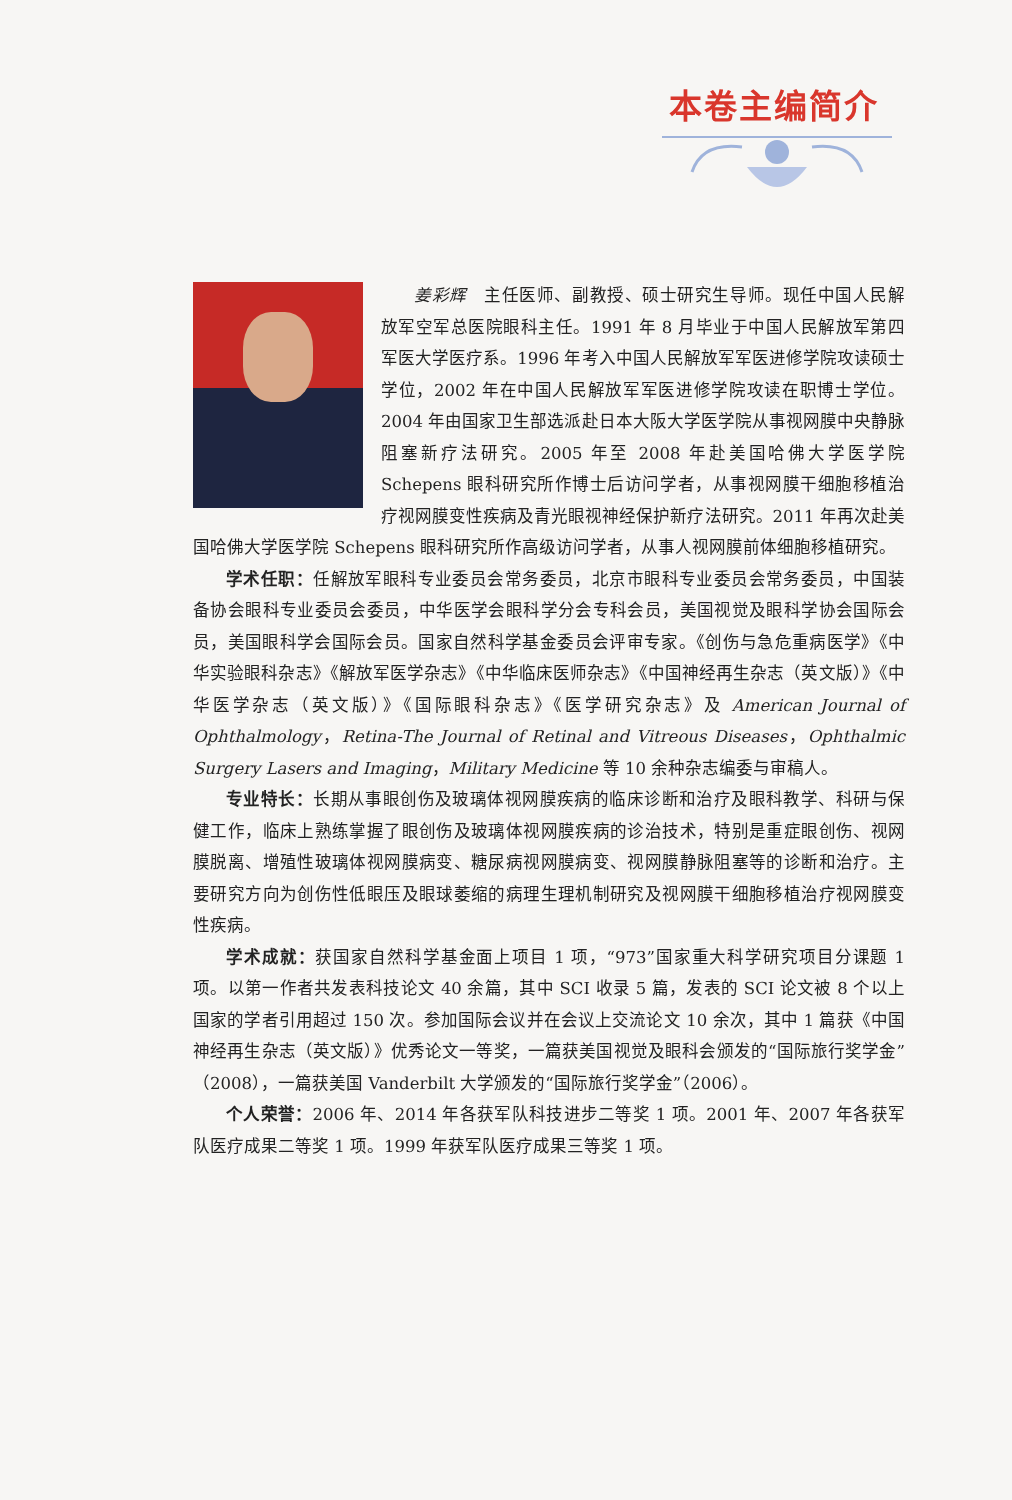本卷主编简介
姜彩辉　主任医师、副教授、硕士研究生导师。现任中国人民解放军空军总医院眼科主任。1991 年 8 月毕业于中国人民解放军第四军医大学医疗系。1996 年考入中国人民解放军军医进修学院攻读硕士学位，2002 年在中国人民解放军军医进修学院攻读在职博士学位。2004 年由国家卫生部选派赴日本大阪大学医学院从事视网膜中央静脉阻塞新疗法研究。2005 年至 2008 年赴美国哈佛大学医学院 Schepens 眼科研究所作博士后访问学者，从事视网膜干细胞移植治疗视网膜变性疾病及青光眼视神经保护新疗法研究。2011 年再次赴美国哈佛大学医学院 Schepens 眼科研究所作高级访问学者，从事人视网膜前体细胞移植研究。
学术任职：任解放军眼科专业委员会常务委员，北京市眼科专业委员会常务委员，中国装备协会眼科专业委员会委员，中华医学会眼科学分会专科会员，美国视觉及眼科学协会国际会员，美国眼科学会国际会员。国家自然科学基金委员会评审专家。《创伤与急危重病医学》《中华实验眼科杂志》《解放军医学杂志》《中华临床医师杂志》《中国神经再生杂志（英文版）》《中华医学杂志（英文版）》《国际眼科杂志》《医学研究杂志》及 American Journal of Ophthalmology，Retina-The Journal of Retinal and Vitreous Diseases，Ophthalmic Surgery Lasers and Imaging，Military Medicine 等 10 余种杂志编委与审稿人。
专业特长：长期从事眼创伤及玻璃体视网膜疾病的临床诊断和治疗及眼科教学、科研与保健工作，临床上熟练掌握了眼创伤及玻璃体视网膜疾病的诊治技术，特别是重症眼创伤、视网膜脱离、增殖性玻璃体视网膜病变、糖尿病视网膜病变、视网膜静脉阻塞等的诊断和治疗。主要研究方向为创伤性低眼压及眼球萎缩的病理生理机制研究及视网膜干细胞移植治疗视网膜变性疾病。
学术成就：获国家自然科学基金面上项目 1 项，“973”国家重大科学研究项目分课题 1 项。以第一作者共发表科技论文 40 余篇，其中 SCI 收录 5 篇，发表的 SCI 论文被 8 个以上国家的学者引用超过 150 次。参加国际会议并在会议上交流论文 10 余次，其中 1 篇获《中国神经再生杂志（英文版）》优秀论文一等奖，一篇获美国视觉及眼科会颁发的“国际旅行奖学金”（2008），一篇获美国 Vanderbilt 大学颁发的“国际旅行奖学金”（2006）。
个人荣誉：2006 年、2014 年各获军队科技进步二等奖 1 项。2001 年、2007 年各获军队医疗成果二等奖 1 项。1999 年获军队医疗成果三等奖 1 项。